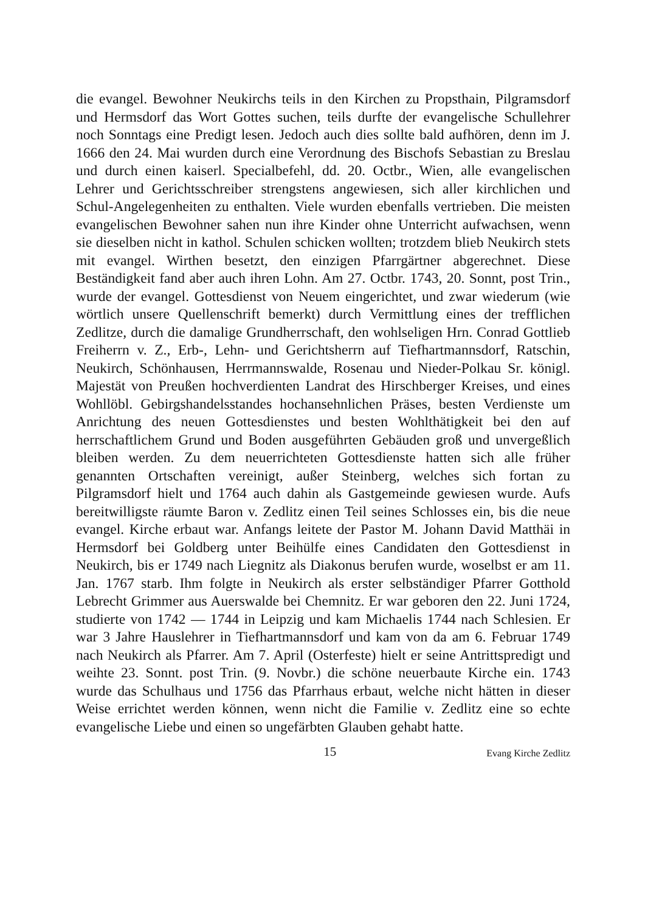die evangel. Bewohner Neukirchs teils in den Kirchen zu Propsthain, Pilgramsdorf und Hermsdorf das Wort Gottes suchen, teils durfte der evangelische Schullehrer noch Sonntags eine Predigt lesen. Jedoch auch dies sollte bald aufhören, denn im J. 1666 den 24. Mai wurden durch eine Verordnung des Bischofs Sebastian zu Breslau und durch einen kaiserl. Specialbefehl, dd. 20. Octbr., Wien, alle evangelischen Lehrer und Gerichtsschreiber strengstens angewiesen, sich aller kirchlichen und Schul-Angelegenheiten zu enthalten. Viele wurden ebenfalls vertrieben. Die meisten evangelischen Bewohner sahen nun ihre Kinder ohne Unterricht aufwachsen, wenn sie dieselben nicht in kathol. Schulen schicken wollten; trotzdem blieb Neukirch stets mit evangel. Wirthen besetzt, den einzigen Pfarrgärtner abgerechnet. Diese Beständigkeit fand aber auch ihren Lohn. Am 27. Octbr. 1743, 20. Sonnt, post Trin., wurde der evangel. Gottesdienst von Neuem eingerichtet, und zwar wiederum (wie wörtlich unsere Quellenschrift bemerkt) durch Vermittlung eines der trefflichen Zedlitze, durch die damalige Grundherrschaft, den wohlseligen Hrn. Conrad Gottlieb Freiherrn v. Z., Erb-, Lehn- und Gerichtsherrn auf Tiefhartmannsdorf, Ratschin, Neukirch, Schönhausen, Herrmannswalde, Rosenau und Nieder-Polkau Sr. königl. Majestät von Preußen hochverdienten Landrat des Hirschberger Kreises, und eines Wohllöbl. Gebirgshandelsstandes hochansehnlichen Präses, besten Verdienste um Anrichtung des neuen Gottesdienstes und besten Wohlthätigkeit bei den auf herrschaftlichem Grund und Boden ausgeführten Gebäuden groß und unvergeßlich bleiben werden. Zu dem neuerrichteten Gottesdienste hatten sich alle früher genannten Ortschaften vereinigt, außer Steinberg, welches sich fortan zu Pilgramsdorf hielt und 1764 auch dahin als Gastgemeinde gewiesen wurde. Aufs bereitwilligste räumte Baron v. Zedlitz einen Teil seines Schlosses ein, bis die neue evangel. Kirche erbaut war. Anfangs leitete der Pastor M. Johann David Matthäi in Hermsdorf bei Goldberg unter Beihülfe eines Candidaten den Gottesdienst in Neukirch, bis er 1749 nach Liegnitz als Diakonus berufen wurde, woselbst er am 11. Jan. 1767 starb. Ihm folgte in Neukirch als erster selbständiger Pfarrer Gotthold Lebrecht Grimmer aus Auerswalde bei Chemnitz. Er war geboren den 22. Juni 1724, studierte von 1742 — 1744 in Leipzig und kam Michaelis 1744 nach Schlesien. Er war 3 Jahre Hauslehrer in Tiefhartmannsdorf und kam von da am 6. Februar 1749 nach Neukirch als Pfarrer. Am 7. April (Osterfeste) hielt er seine Antrittspredigt und weihte 23. Sonnt. post Trin. (9. Novbr.) die schöne neuerbaute Kirche ein. 1743 wurde das Schulhaus und 1756 das Pfarrhaus erbaut, welche nicht hätten in dieser Weise errichtet werden können, wenn nicht die Familie v. Zedlitz eine so echte evangelische Liebe und einen so ungefärbten Glauben gehabt hatte.
15 Evang Kirche Zedlitz